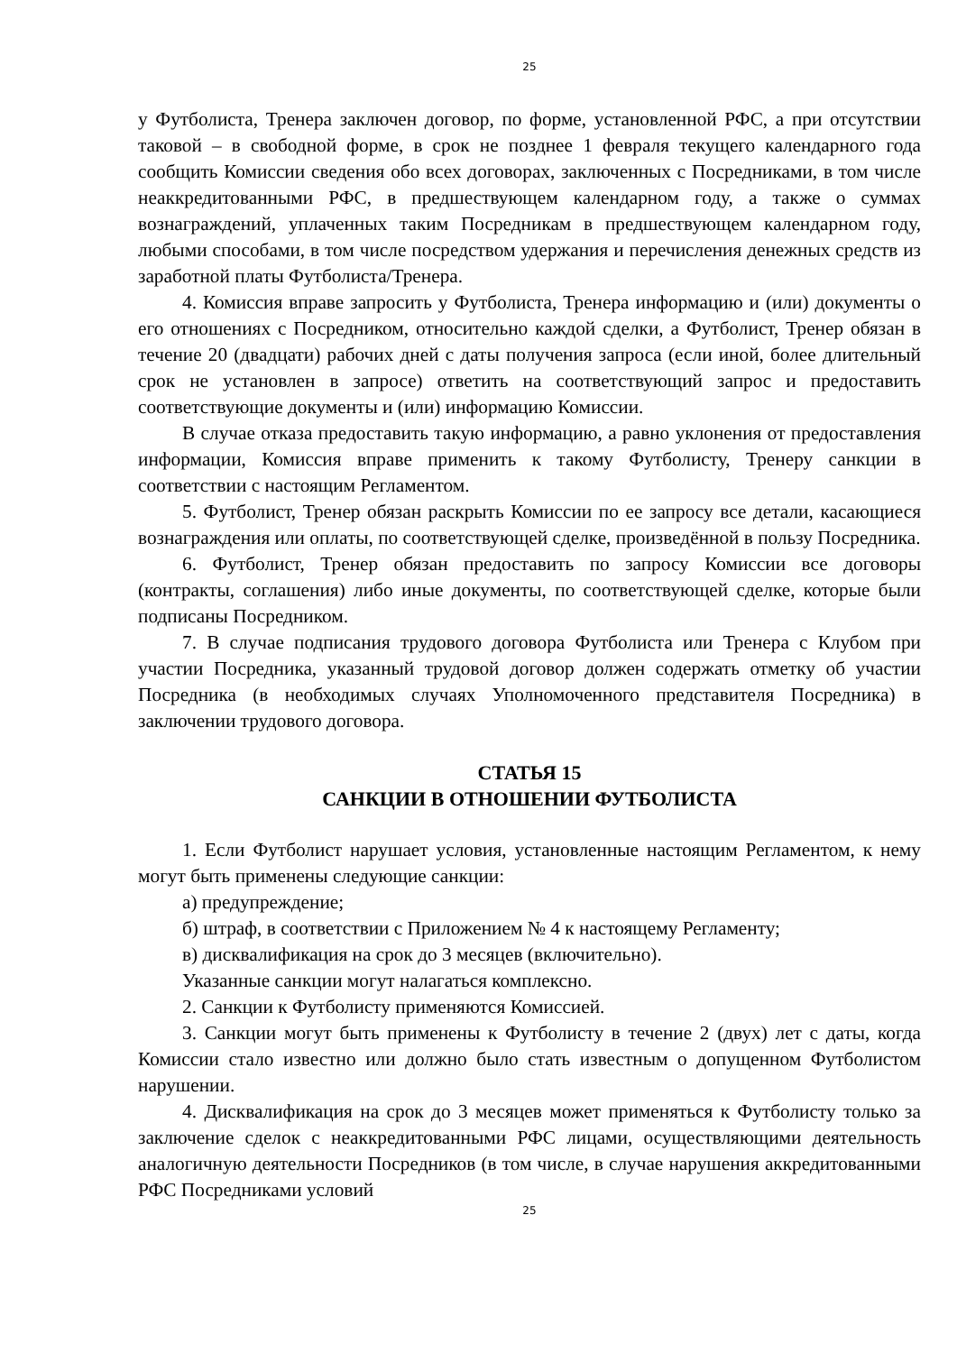25
у Футболиста, Тренера заключен договор, по форме, установленной РФС, а при отсутствии таковой – в свободной форме, в срок не позднее 1 февраля текущего календарного года сообщить Комиссии сведения обо всех договорах, заключенных с Посредниками, в том числе неаккредитованными РФС, в предшествующем календарном году, а также о суммах вознаграждений, уплаченных таким Посредникам в предшествующем календарном году, любыми способами, в том числе посредством удержания и перечисления денежных средств из заработной платы Футболиста/Тренера.
4. Комиссия вправе запросить у Футболиста, Тренера информацию и (или) документы о его отношениях с Посредником, относительно каждой сделки, а Футболист, Тренер обязан в течение 20 (двадцати) рабочих дней с даты получения запроса (если иной, более длительный срок не установлен в запросе) ответить на соответствующий запрос и предоставить соответствующие документы и (или) информацию Комиссии.
В случае отказа предоставить такую информацию, а равно уклонения от предоставления информации, Комиссия вправе применить к такому Футболисту, Тренеру санкции в соответствии с настоящим Регламентом.
5. Футболист, Тренер обязан раскрыть Комиссии по ее запросу все детали, касающиеся вознаграждения или оплаты, по соответствующей сделке, произведённой в пользу Посредника.
6. Футболист, Тренер обязан предоставить по запросу Комиссии все договоры (контракты, соглашения) либо иные документы, по соответствующей сделке, которые были подписаны Посредником.
7. В случае подписания трудового договора Футболиста или Тренера с Клубом при участии Посредника, указанный трудовой договор должен содержать отметку об участии Посредника (в необходимых случаях Уполномоченного представителя Посредника) в заключении трудового договора.
СТАТЬЯ 15
САНКЦИИ В ОТНОШЕНИИ ФУТБОЛИСТА
1. Если Футболист нарушает условия, установленные настоящим Регламентом, к нему могут быть применены следующие санкции:
а) предупреждение;
б) штраф, в соответствии с Приложением № 4 к настоящему Регламенту;
в) дисквалификация на срок до 3 месяцев (включительно).
Указанные санкции могут налагаться комплексно.
2. Санкции к Футболисту применяются Комиссией.
3. Санкции могут быть применены к Футболисту в течение 2 (двух) лет с даты, когда Комиссии стало известно или должно было стать известным о допущенном Футболистом нарушении.
4. Дисквалификация на срок до 3 месяцев может применяться к Футболисту только за заключение сделок с неаккредитованными РФС лицами, осуществляющими деятельность аналогичную деятельности Посредников (в том числе, в случае нарушения аккредитованными РФС Посредниками условий
25